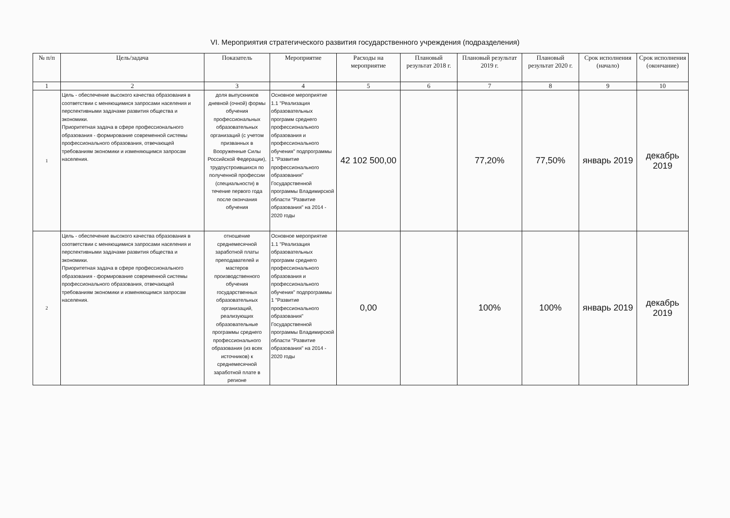VI. Мероприятия стратегического развития государственного учреждения (подразделения)
| № п/п | Цель/задача | Показатель | Мероприятие | Расходы на мероприятие | Плановый результат 2018 г. | Плановый результат 2019 г. | Плановый результат 2020 г. | Срок исполнения (начало) | Срок исполнения (окончание) |
| --- | --- | --- | --- | --- | --- | --- | --- | --- | --- |
| 1 | 2 | 3 | 4 | 5 | 6 | 7 | 8 | 9 | 10 |
| 1 | Цель - обеспечение высокого качества образования в соответствии с меняющимися запросами населения и перспективными задачами развития общества и экономики. Приоритетная задача в сфере профессионального образования - формирование современной системы профессионального образования, отвечающей требованиям экономики и изменяющимся запросам населения. | доля выпускников дневной (очной) формы обучения профессиональных образовательных организаций (с учетом призванных в Вооруженные Силы Российской Федерации), трудоустроившихся по полученной профессии (специальности) в течение первого года после окончания обучения | Основное мероприятие 1.1 "Реализация образовательных программ среднего профессионального образования и профессионального обучения" подпрограммы 1 "Развитие профессионального образования" Государственной программы Владимирской области "Развитие образования" на 2014 - 2020 годы | 42 102 500,00 | | 77,20% | 77,50% | январь 2019 | декабрь 2019 |
| 2 | Цель - обеспечение высокого качества образования в соответствии с меняющимися запросами населения и перспективными задачами развития общества и экономики. Приоритетная задача в сфере профессионального образования - формирование современной системы профессионального образования, отвечающей требованиям экономики и изменяющимся запросам населения. | отношение среднемесячной заработной платы преподавателей и мастеров производственного обучения государственных образовательных организаций, реализующих образовательные программы среднего профессионального образования (из всех источников) к среднемесячной заработной плате в регионе | Основное мероприятие 1.1 "Реализация образовательных программ среднего профессионального образования и профессионального обучения" подпрограммы 1 "Развитие профессионального образования" Государственной программы Владимирской области "Развитие образования" на 2014 - 2020 годы | 0,00 | | 100% | 100% | январь 2019 | декабрь 2019 |